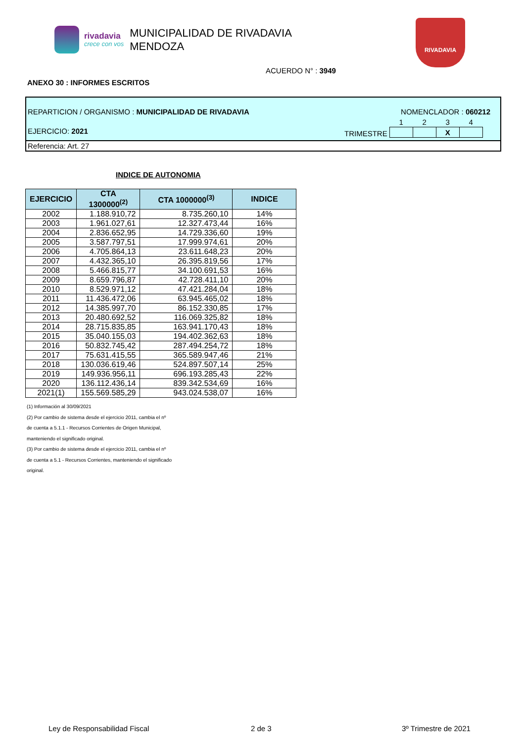rivadavia
crece con vos
MUNICIPALIDAD DE RIVADAVIA
MENDOZA
RIVADAVIA
ACUERDO N° : 3949
ANEXO 30 : INFORMES ESCRITOS
REPARTICION / ORGANISMO : MUNICIPALIDAD DE RIVADAVIA
NOMENCLADOR : 060212
EJERCICIO: 2021
TRIMESTRE
| 1 | 2 | 3 | 4 |
| --- | --- | --- | --- |
| | | X | |
Referencia: Art. 27
INDICE DE AUTONOMIA
| EJERCICIO | CTA 1300000<sup>(2)</sup> | CTA 1000000<sup>(3)</sup> | INDICE |
| --- | --- | --- | --- |
| 2002 | 1.188.910,72 | 8.735.260,10 | 14% |
| 2003 | 1.961.027,61 | 12.327.473,44 | 16% |
| 2004 | 2.836.652,95 | 14.729.336,60 | 19% |
| 2005 | 3.587.797,51 | 17.999.974,61 | 20% |
| 2006 | 4.705.864,13 | 23.611.648,23 | 20% |
| 2007 | 4.432.365,10 | 26.395.819,56 | 17% |
| 2008 | 5.466.815,77 | 34.100.691,53 | 16% |
| 2009 | 8.659.796,87 | 42.728.411,10 | 20% |
| 2010 | 8.529.971,12 | 47.421.284,04 | 18% |
| 2011 | 11.436.472,06 | 63.945.465,02 | 18% |
| 2012 | 14.385.997,70 | 86.152.330,85 | 17% |
| 2013 | 20.480.692,52 | 116.069.325,82 | 18% |
| 2014 | 28.715.835,85 | 163.941.170,43 | 18% |
| 2015 | 35.040.155,03 | 194.402.362,63 | 18% |
| 2016 | 50.832.745,42 | 287.494.254,72 | 18% |
| 2017 | 75.631.415,55 | 365.589.947,46 | 21% |
| 2018 | 130.036.619,46 | 524.897.507,14 | 25% |
| 2019 | 149.936.956,11 | 696.193.285,43 | 22% |
| 2020 | 136.112.436,14 | 839.342.534,69 | 16% |
| 2021(1) | 155.569.585,29 | 943.024.538,07 | 16% |
(1) Información al 30/09/2021
(2) Por cambio de sistema desde el ejercicio 2011, cambia el nº
de cuenta a 5.1.1 - Recursos Corrientes de Origen Municipal,
manteniendo el significado original.
(3) Por cambio de sistema desde el ejercicio 2011, cambia el nº
de cuenta a 5.1 - Recursos Corrientes, manteniendo el significado
original.
Ley de Responsabilidad Fiscal 2 de 3 3º Trimestre de 2021